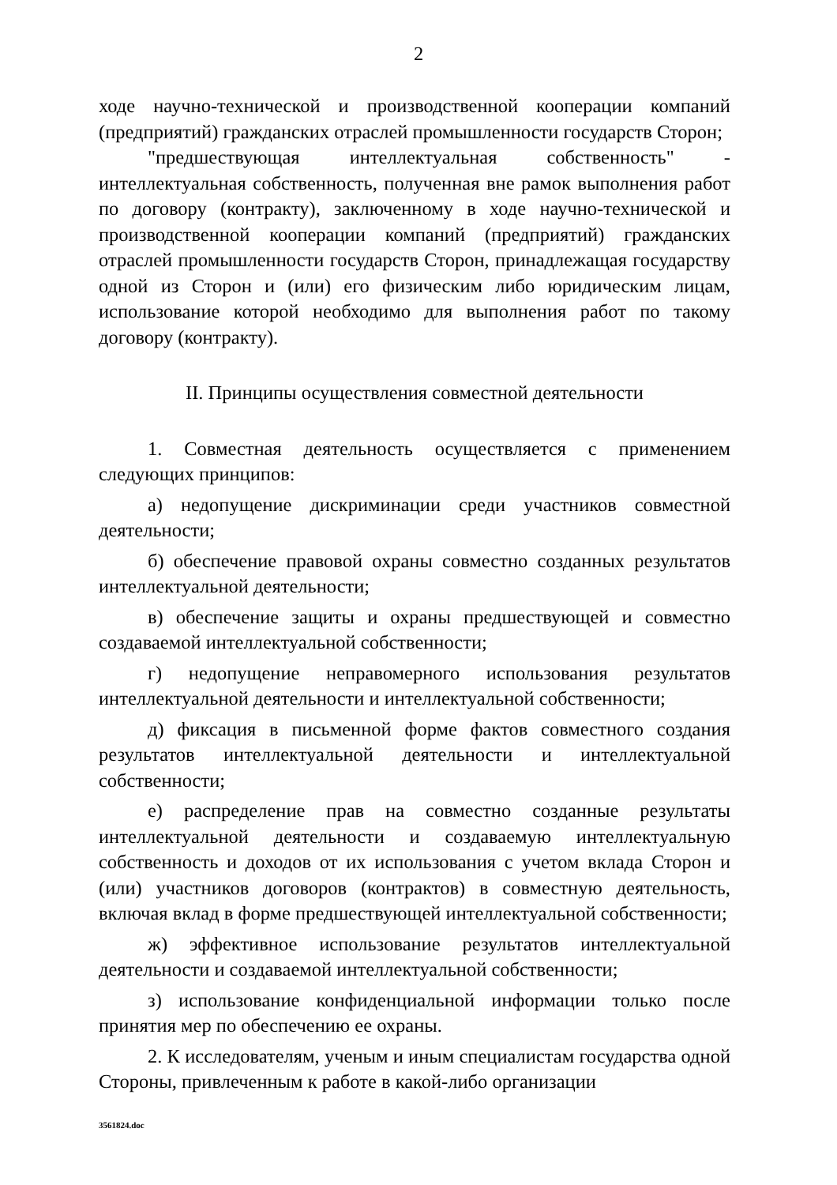2
ходе научно-технической и производственной кооперации компаний (предприятий) гражданских отраслей промышленности государств Сторон;
"предшествующая интеллектуальная собственность" - интеллектуальная собственность, полученная вне рамок выполнения работ по договору (контракту), заключенному в ходе научно-технической и производственной кооперации компаний (предприятий) гражданских отраслей промышленности государств Сторон, принадлежащая государству одной из Сторон и (или) его физическим либо юридическим лицам, использование которой необходимо для выполнения работ по такому договору (контракту).
II. Принципы осуществления совместной деятельности
1. Совместная деятельность осуществляется с применением следующих принципов:
а) недопущение дискриминации среди участников совместной деятельности;
б) обеспечение правовой охраны совместно созданных результатов интеллектуальной деятельности;
в) обеспечение защиты и охраны предшествующей и совместно создаваемой интеллектуальной собственности;
г) недопущение неправомерного использования результатов интеллектуальной деятельности и интеллектуальной собственности;
д) фиксация в письменной форме фактов совместного создания результатов интеллектуальной деятельности и интеллектуальной собственности;
е) распределение прав на совместно созданные результаты интеллектуальной деятельности и создаваемую интеллектуальную собственность и доходов от их использования с учетом вклада Сторон и (или) участников договоров (контрактов) в совместную деятельность, включая вклад в форме предшествующей интеллектуальной собственности;
ж) эффективное использование результатов интеллектуальной деятельности и создаваемой интеллектуальной собственности;
з) использование конфиденциальной информации только после принятия мер по обеспечению ее охраны.
2. К исследователям, ученым и иным специалистам государства одной Стороны, привлеченным к работе в какой-либо организации
3561824.doc